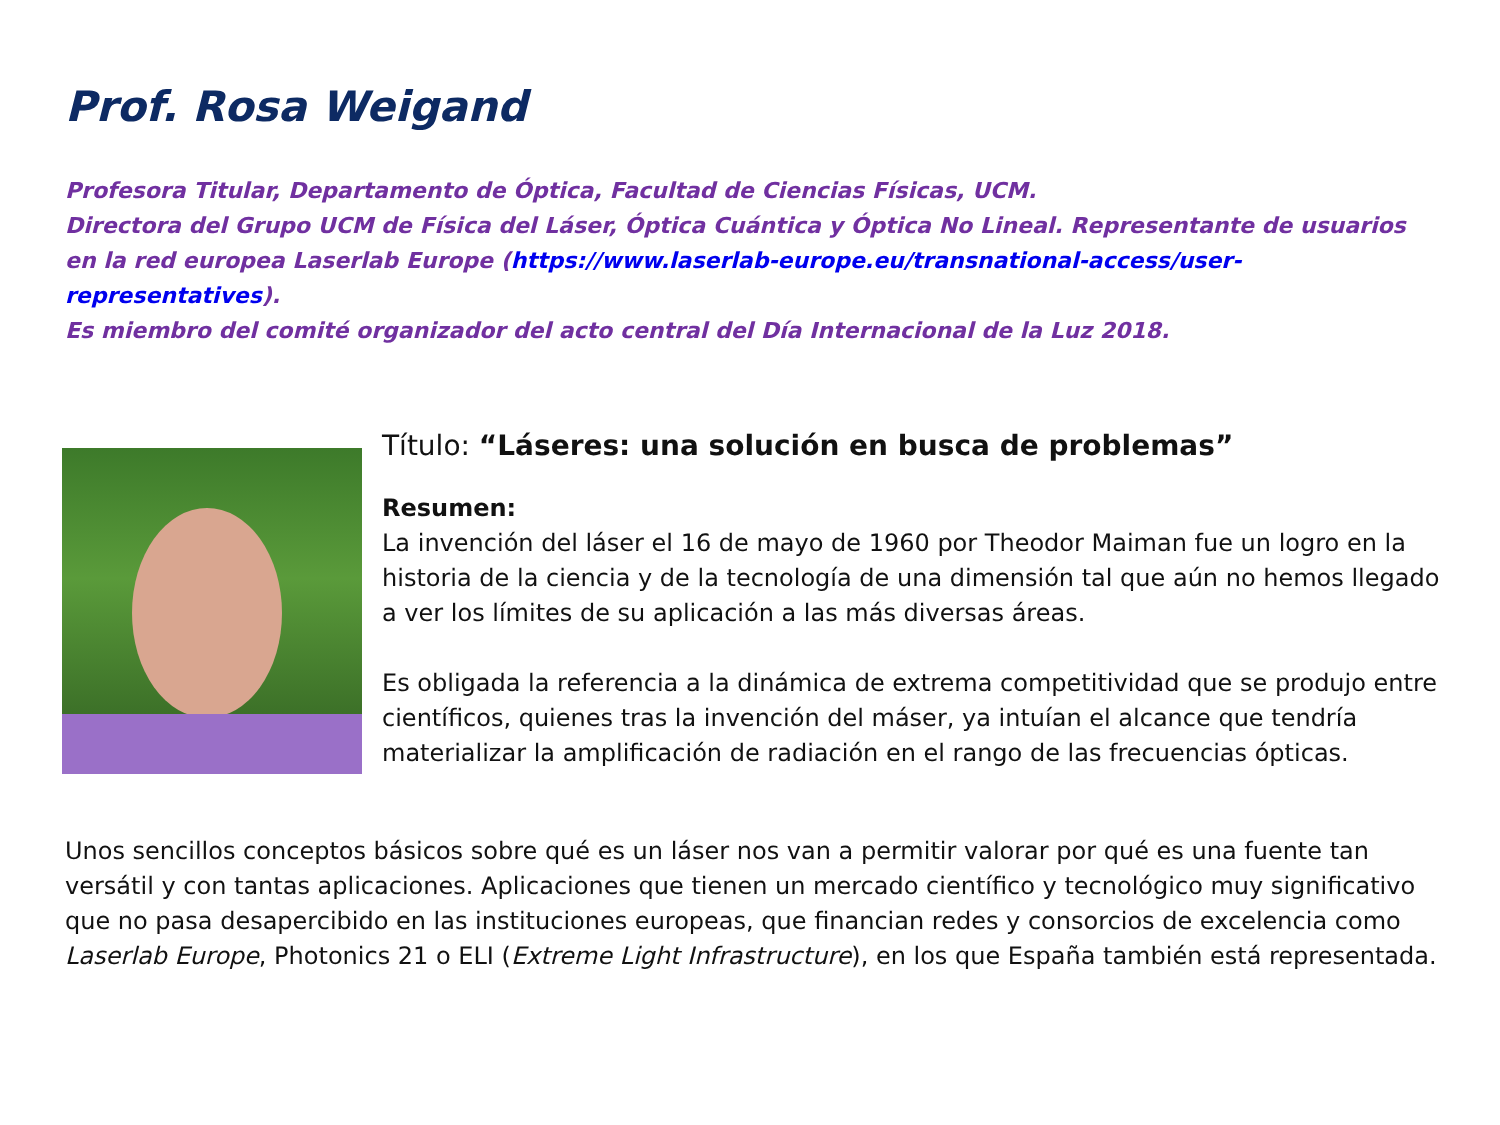Prof. Rosa Weigand
Profesora Titular, Departamento de Óptica, Facultad de Ciencias Físicas, UCM.
Directora del Grupo UCM de Física del Láser, Óptica Cuántica y Óptica No Lineal. Representante de usuarios en la red europea Laserlab Europe (https://www.laserlab-europe.eu/transnational-access/user-representatives).
Es miembro del comité organizador del acto central del Día Internacional de la Luz 2018.
Título: “Láseres: una solución en busca de problemas”
Resumen:
La invención del láser el 16 de mayo de 1960 por Theodor Maiman fue un logro en la historia de la ciencia y de la tecnología de una dimensión tal que aún no hemos llegado a ver los límites de su aplicación a las más diversas áreas.
Es obligada la referencia a la dinámica de extrema competitividad que se produjo entre científicos, quienes tras la invención del máser, ya intuían el alcance que tendría materializar la amplificación de radiación en el rango de las frecuencias ópticas.
Unos sencillos conceptos básicos sobre qué es un láser nos van a permitir valorar por qué es una fuente tan versátil y con tantas aplicaciones. Aplicaciones que tienen un mercado científico y tecnológico muy significativo que no pasa desapercibido en las instituciones europeas, que financian redes y consorcios de excelencia como Laserlab Europe, Photonics 21 o ELI (Extreme Light Infrastructure), en los que España también está representada.